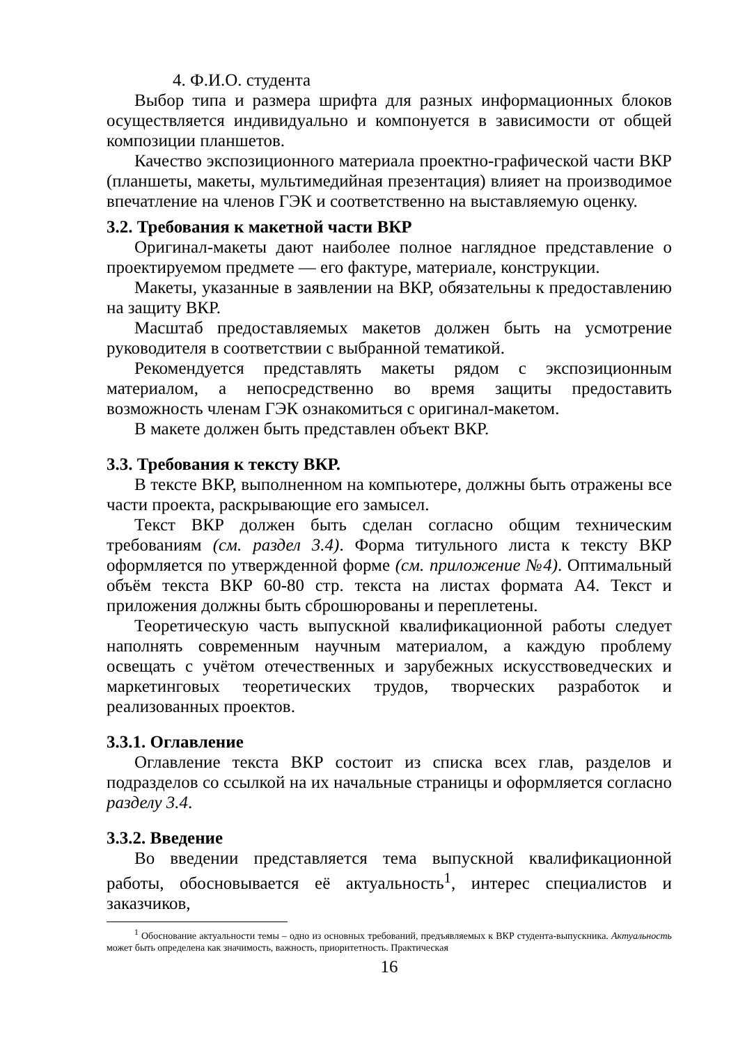4. Ф.И.О. студента
Выбор типа и размера шрифта для разных информационных блоков осуществляется индивидуально и компонуется в зависимости от общей композиции планшетов.
Качество экспозиционного материала проектно-графической части ВКР (планшеты, макеты, мультимедийная презентация) влияет на производимое впечатление на членов ГЭК и соответственно на выставляемую оценку.
3.2. Требования к макетной части ВКР
Оригинал-макеты дают наиболее полное наглядное представление о проектируемом предмете — его фактуре, материале, конструкции.
Макеты, указанные в заявлении на ВКР, обязательны к предоставлению на защиту ВКР.
Масштаб предоставляемых макетов должен быть на усмотрение руководителя в соответствии с выбранной тематикой.
Рекомендуется представлять макеты рядом с экспозиционным материалом, а непосредственно во время защиты предоставить возможность членам ГЭК ознакомиться с оригинал-макетом.
В макете должен быть представлен объект ВКР.
3.3. Требования к тексту ВКР.
В тексте ВКР, выполненном на компьютере, должны быть отражены все части проекта, раскрывающие его замысел.
Текст ВКР должен быть сделан согласно общим техническим требованиям (см. раздел 3.4). Форма титульного листа к тексту ВКР оформляется по утвержденной форме (см. приложение №4). Оптимальный объём текста ВКР 60-80 стр. текста на листах формата А4. Текст и приложения должны быть сброшюрованы и переплетены.
Теоретическую часть выпускной квалификационной работы следует наполнять современным научным материалом, а каждую проблему освещать с учётом отечественных и зарубежных искусствоведческих и маркетинговых теоретических трудов, творческих разработок и реализованных проектов.
3.3.1. Оглавление
Оглавление текста ВКР состоит из списка всех глав, разделов и подразделов со ссылкой на их начальные страницы и оформляется согласно разделу 3.4.
3.3.2. Введение
Во введении представляется тема выпускной квалификационной работы, обосновывается её актуальность<sup>1</sup>, интерес специалистов и заказчиков,
<sup>1</sup> Обоснование актуальности темы – одно из основных требований, предъявляемых к ВКР студента-выпускника. Актуальность может быть определена как значимость, важность, приоритетность. Практическая
16